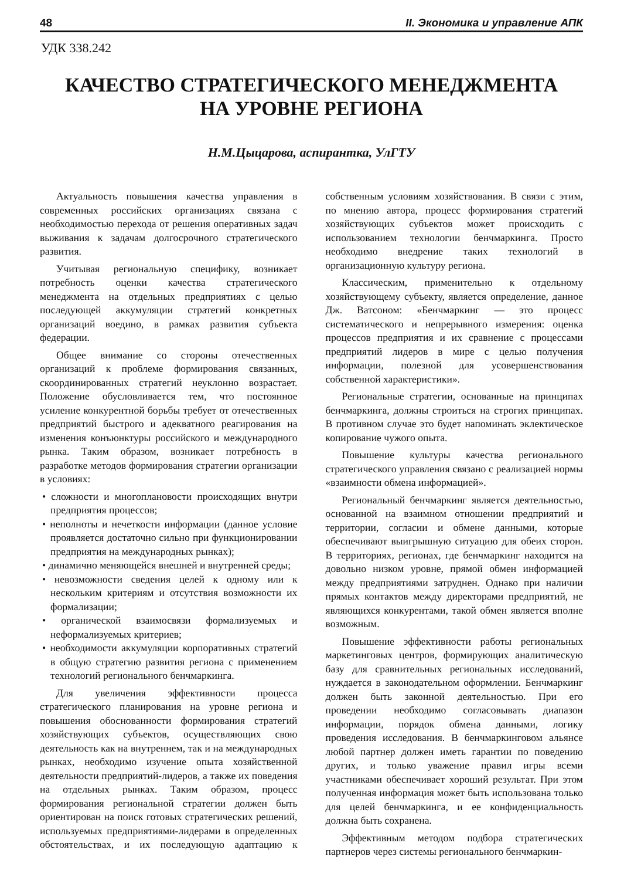48 II. Экономика и управление АПК
УДК 338.242
КАЧЕСТВО СТРАТЕГИЧЕСКОГО МЕНЕДЖМЕНТА
НА УРОВНЕ РЕГИОНА
Н.М.Цыцарова, аспирантка, УлГТУ
Актуальность повышения качества управления в современных российских организациях связана с необходимостью перехода от решения оперативных задач выживания к задачам долгосрочного стратегического развития.
Учитывая региональную специфику, возникает потребность оценки качества стратегического менеджмента на отдельных предприятиях с целью последующей аккумуляции стратегий конкретных организаций воедино, в рамках развития субъекта федерации.
Общее внимание со стороны отечественных организаций к проблеме формирования связанных, скоординированных стратегий неуклонно возрастает. Положение обусловливается тем, что постоянное усиление конкурентной борьбы требует от отечественных предприятий быстрого и адекватного реагирования на изменения конъюнктуры российского и международного рынка. Таким образом, возникает потребность в разработке методов формирования стратегии организации в условиях:
• сложности и многоплановости происходящих внутри предприятия процессов;
• неполноты и нечеткости информации (данное условие проявляется достаточно сильно при функционировании предприятия на международных рынках);
• динамично меняющейся внешней и внутренней среды;
• невозможности сведения целей к одному или к нескольким критериям и отсутствия возможности их формализации;
• органической взаимосвязи формализуемых и неформализуемых критериев;
• необходимости аккумуляции корпоративных стратегий в общую стратегию развития региона с применением технологий регионального бенчмаркинга.
Для увеличения эффективности процесса стратегического планирования на уровне региона и повышения обоснованности формирования стратегий хозяйствующих субъектов, осуществляющих свою деятельность как на внутреннем, так и на международных рынках, необходимо изучение опыта хозяйственной деятельности предприятий-лидеров, а также их поведения на отдельных рынках. Таким образом, процесс формирования региональной стратегии должен быть ориентирован на поиск готовых стратегических решений, используемых предприятиями-лидерами в определенных обстоятельствах, и их последующую адаптацию к собственным условиям хозяйствования. В связи с этим, по мнению автора, процесс формирования стратегий хозяйствующих субъектов может происходить с использованием технологии бенчмаркинга. Просто необходимо внедрение таких технологий в организационную культуру региона.
Классическим, применительно к отдельному хозяйствующему субъекту, является определение, данное Дж. Ватсоном: «Бенчмаркинг — это процесс систематического и непрерывного измерения: оценка процессов предприятия и их сравнение с процессами предприятий лидеров в мире с целью получения информации, полезной для усовершенствования собственной характеристики».
Региональные стратегии, основанные на принципах бенчмаркинга, должны строиться на строгих принципах. В противном случае это будет напоминать эклектическое копирование чужого опыта.
Повышение культуры качества регионального стратегического управления связано с реализацией нормы «взаимности обмена информацией».
Региональный бенчмаркинг является деятельностью, основанной на взаимном отношении предприятий и территории, согласии и обмене данными, которые обеспечивают выигрышную ситуацию для обеих сторон. В территориях, регионах, где бенчмаркинг находится на довольно низком уровне, прямой обмен информацией между предприятиями затруднен. Однако при наличии прямых контактов между директорами предприятий, не являющихся конкурентами, такой обмен является вполне возможным.
Повышение эффективности работы региональных маркетинговых центров, формирующих аналитическую базу для сравнительных региональных исследований, нуждается в законодательном оформлении. Бенчмаркинг должен быть законной деятельностью. При его проведении необходимо согласовывать диапазон информации, порядок обмена данными, логику проведения исследования. В бенчмаркинговом альянсе любой партнер должен иметь гарантии по поведению других, и только уважение правил игры всеми участниками обеспечивает хороший результат. При этом полученная информация может быть использована только для целей бенчмаркинга, и ее конфиденциальность должна быть сохранена.
Эффективным методом подбора стратегических партнеров через системы регионального бенчмаркин-